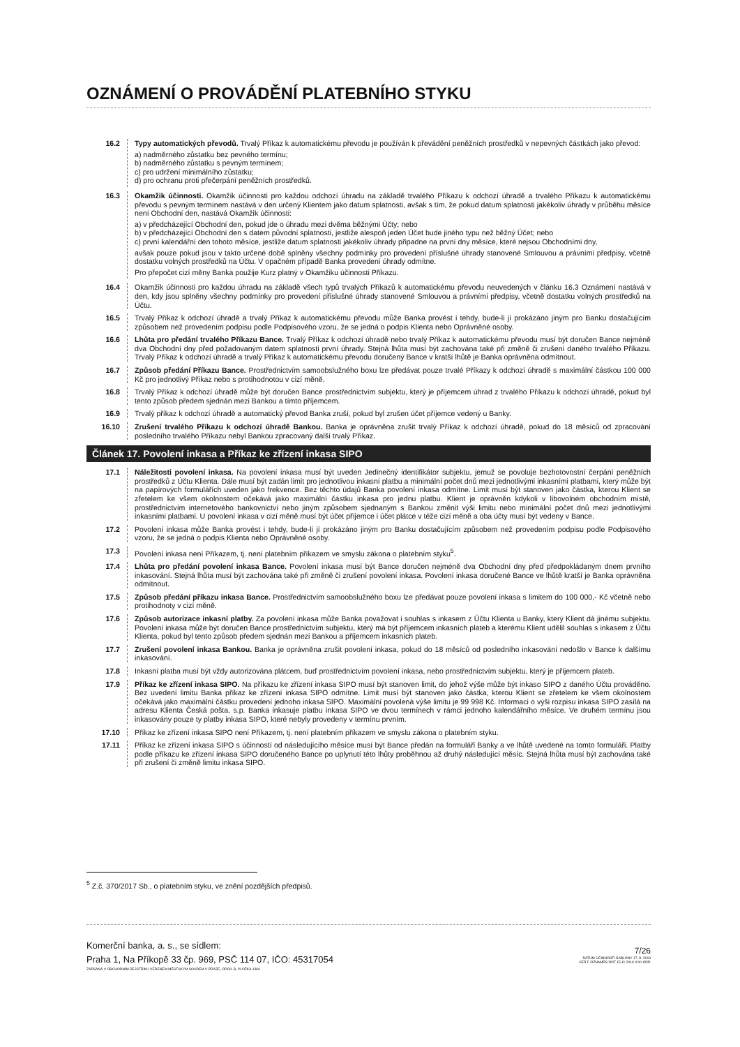OZNÁMENÍ O PROVÁDĚNÍ PLATEBNÍHO STYKU
16.2 Typy automatických převodů. Trvalý Příkaz k automatickému převodu je používán k převádění peněžních prostředků v nepevných částkách jako převod:
a) nadměrného zůstatku bez pevného termínu;
b) nadměrného zůstatku s pevným termínem;
c) pro udržení minimálního zůstatku;
d) pro ochranu proti přečerpání peněžních prostředků.
16.3 Okamžik účinnosti. Okamžik účinnosti pro každou odchozí úhradu na základě trvalého Příkazu k odchozí úhradě a trvalého Příkazu k automatickému převodu s pevným termínem nastává v den určený Klientem jako datum splatnosti, avšak s tím, že pokud datum splatnosti jakékoliv úhrady v průběhu měsíce není Obchodní den, nastává Okamžik účinnosti:
a) v předcházející Obchodní den, pokud jde o úhradu mezi dvěma běžnými Účty; nebo
b) v předcházející Obchodní den s datem původní splatnosti, jestliže alespoň jeden Účet bude jiného typu než běžný Účet; nebo
c) první kalendářní den tohoto měsíce, jestliže datum splatnosti jakékoliv úhrady připadne na první dny měsíce, které nejsou Obchodními dny,
avšak pouze pokud jsou v takto určené době splněny všechny podmínky pro provedení příslušné úhrady stanovené Smlouvou a právními předpisy, včetně dostatku volných prostředků na Účtu. V opačném případě Banka provedení úhrady odmítne.
Pro přepočet cizí měny Banka použije Kurz platný v Okamžiku účinnosti Příkazu.
16.4 Okamžik účinnosti pro každou úhradu na základě všech typů trvalých Příkazů k automatickému převodu neuvedených v článku 16.3 Oznámení nastává v den, kdy jsou splněny všechny podmínky pro provedení příslušné úhrady stanovené Smlouvou a právními předpisy, včetně dostatku volných prostředků na Účtu.
16.5 Trvalý Příkaz k odchozí úhradě a trvalý Příkaz k automatickému převodu může Banka provést i tehdy, bude-li jí prokázáno jiným pro Banku dostačujícím způsobem než provedením podpisu podle Podpisového vzoru, že se jedná o podpis Klienta nebo Oprávněné osoby.
16.6 Lhůta pro předání trvalého Příkazu Bance. Trvalý Příkaz k odchozí úhradě nebo trvalý Příkaz k automatickému převodu musí být doručen Bance nejméně dva Obchodní dny před požadovaným datem splatnosti první úhrady. Stejná lhůta musí být zachována také při změně či zrušení daného trvalého Příkazu. Trvalý Příkaz k odchozí úhradě a trvalý Příkaz k automatickému převodu doručený Bance v kratší lhůtě je Banka oprávněna odmítnout.
16.7 Způsob předání Příkazu Bance. Prostřednictvím samoobslužného boxu lze předávat pouze trvalé Příkazy k odchozí úhradě s maximální částkou 100 000 Kč pro jednotlivý Příkaz nebo s protihodnotou v cizí měně.
16.8 Trvalý Příkaz k odchozí úhradě může být doručen Bance prostřednictvím subjektu, který je příjemcem úhrad z trvalého Příkazu k odchozí úhradě, pokud byl tento způsob předem sjednán mezi Bankou a tímto příjemcem.
16.9 Trvalý příkaz k odchozí úhradě a automatický převod Banka zruší, pokud byl zrušen účet příjemce vedený u Banky.
16.10 Zrušení trvalého Příkazu k odchozí úhradě Bankou. Banka je oprávněna zrušit trvalý Příkaz k odchozí úhradě, pokud do 18 měsíců od zpracování posledního trvalého Příkazu nebyl Bankou zpracovaný další trvalý Příkaz.
Článek 17. Povolení inkasa a Příkaz ke zřízení inkasa SIPO
17.1 Náležitosti povolení inkasa. Na povolení inkasa musí být uveden Jedinečný identifikátor subjektu, jemuž se povoluje bezhotovostní čerpání peněžních prostředků z Účtu Klienta. Dále musí být zadán limit pro jednotlivou inkasní platbu a minimální počet dnů mezi jednotlivými inkasními platbami, který může být na papírových formulářích uveden jako frekvence. Bez těchto údajů Banka povolení inkasa odmítne. Limit musí být stanoven jako částka, kterou Klient se zřetelem ke všem okolnostem očekává jako maximální částku inkasa pro jednu platbu. Klient je oprávněn kdykoli v libovolném obchodním místě, prostřednictvím internetového bankovnictví nebo jiným způsobem sjednaným s Bankou změnit výši limitu nebo minimální počet dnů mezi jednotlivými inkasními platbami. U povolení inkasa v cizí měně musí být účet příjemce i účet plátce v téže cizí měně a oba účty musí být vedeny v Bance.
17.2 Povolení inkasa může Banka provést i tehdy, bude-li jí prokázáno jiným pro Banku dostačujícím způsobem než provedením podpisu podle Podpisového vzoru, že se jedná o podpis Klienta nebo Oprávněné osoby.
17.3 Povolení inkasa není Příkazem, tj. není platebním příkazem ve smyslu zákona o platebním styku<sup>5</sup>.
17.4 Lhůta pro předání povolení inkasa Bance. Povolení inkasa musí být Bance doručen nejméně dva Obchodní dny před předpokládaným dnem prvního inkasování. Stejná lhůta musí být zachována také při změně či zrušení povolení inkasa. Povolení inkasa doručené Bance ve lhůtě kratší je Banka oprávněna odmítnout.
17.5 Způsob předání příkazu inkasa Bance. Prostřednictvím samoobslužného boxu lze předávat pouze povolení inkasa s limitem do 100 000,- Kč včetně nebo protihodnoty v cizí měně.
17.6 Způsob autorizace inkasní platby. Za povolení inkasa může Banka považovat i souhlas s inkasem z Účtu Klienta u Banky, který Klient dá jinému subjektu. Povolení inkasa může být doručen Bance prostřednictvím subjektu, který má být příjemcem inkasních plateb a kterému Klient udělil souhlas s inkasem z Účtu Klienta, pokud byl tento způsob předem sjednán mezi Bankou a příjemcem inkasních plateb.
17.7 Zrušení povolení inkasa Bankou. Banka je oprávněna zrušit povolení inkasa, pokud do 18 měsíců od posledního inkasování nedošlo v Bance k dalšímu inkasování.
17.8 Inkasní platba musí být vždy autorizována plátcem, buď prostřednictvím povolení inkasa, nebo prostřednictvím subjektu, který je příjemcem plateb.
17.9 Příkaz ke zřízení inkasa SIPO. Na příkazu ke zřízení inkasa SIPO musí být stanoven limit, do jehož výše může být inkaso SIPO z daného Účtu prováděno. Bez uvedení limitu Banka příkaz ke zřízení inkasa SIPO odmítne. Limit musí být stanoven jako částka, kterou Klient se zřetelem ke všem okolnostem očekává jako maximální částku provedení jednoho inkasa SIPO. Maximální povolená výše limitu je 99 998 Kč. Informaci o výši rozpisu inkasa SIPO zasílá na adresu Klienta Česká pošta, s.p. Banka inkasuje platbu inkasa SIPO ve dvou termínech v rámci jednoho kalendářního měsíce. Ve druhém termínu jsou inkasovány pouze ty platby inkasa SIPO, které nebyly provedeny v termínu prvním.
17.10 Příkaz ke zřízení inkasa SIPO není Příkazem, tj. není platebním příkazem ve smyslu zákona o platebním styku.
17.11 Příkaz ke zřízení inkasa SIPO s účinností od následujícího měsíce musí být Bance předán na formuláři Banky a ve lhůtě uvedené na tomto formuláři. Platby podle příkazu ke zřízení inkasa SIPO doručeného Bance po uplynutí této lhůty proběhnou až druhý následující měsíc. Stejná lhůta musí být zachována také při zrušení či změně limitu inkasa SIPO.
<sup>5</sup> Z.č. 370/2017 Sb., o platebním styku, ve znění pozdějších předpisů.
Komerční banka, a. s., se sídlem:
Praha 1, Na Příkopě 33 čp. 969, PSČ 114 07, IČO: 45317054
ZAPSANÁ V OBCHODNÍM REJSTŘÍKU VEDENÉM MĚSTSKÝM SOUDEM V PRAZE, ODDÍL B, VLOŽKA 1360
7/26
DATUM ÚČINNOSTI ŠABLONY 17. 8. 2019
VER F OZNAMPS.DOT 15.11.2019 4:00 ODP.